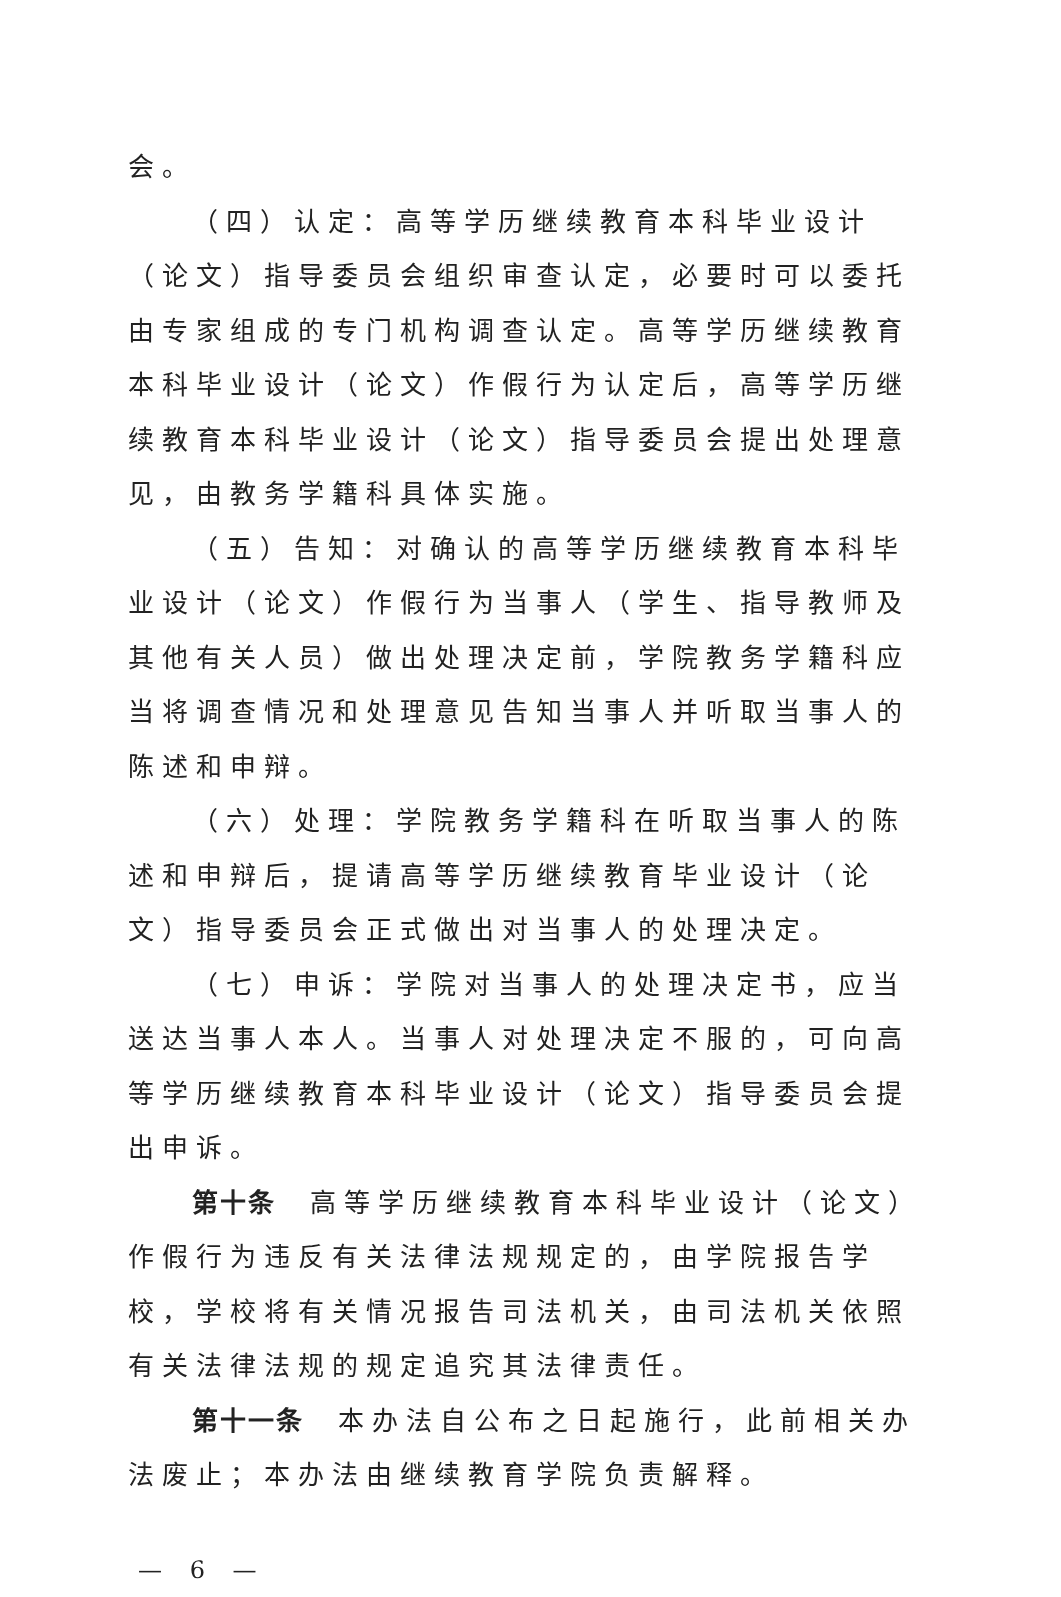会。
（四）认定：高等学历继续教育本科毕业设计（论文）指导委员会组织审查认定，必要时可以委托由专家组成的专门机构调查认定。高等学历继续教育本科毕业设计（论文）作假行为认定后，高等学历继续教育本科毕业设计（论文）指导委员会提出处理意见，由教务学籍科具体实施。
（五）告知：对确认的高等学历继续教育本科毕业设计（论文）作假行为当事人（学生、指导教师及其他有关人员）做出处理决定前，学院教务学籍科应当将调查情况和处理意见告知当事人并听取当事人的陈述和申辩。
（六）处理：学院教务学籍科在听取当事人的陈述和申辩后，提请高等学历继续教育毕业设计（论文）指导委员会正式做出对当事人的处理决定。
（七）申诉：学院对当事人的处理决定书，应当送达当事人本人。当事人对处理决定不服的，可向高等学历继续教育本科毕业设计（论文）指导委员会提出申诉。
第十条　高等学历继续教育本科毕业设计（论文）作假行为违反有关法律法规规定的，由学院报告学校，学校将有关情况报告司法机关，由司法机关依照有关法律法规的规定追究其法律责任。
第十一条　本办法自公布之日起施行，此前相关办法废止；本办法由继续教育学院负责解释。
— 6 —